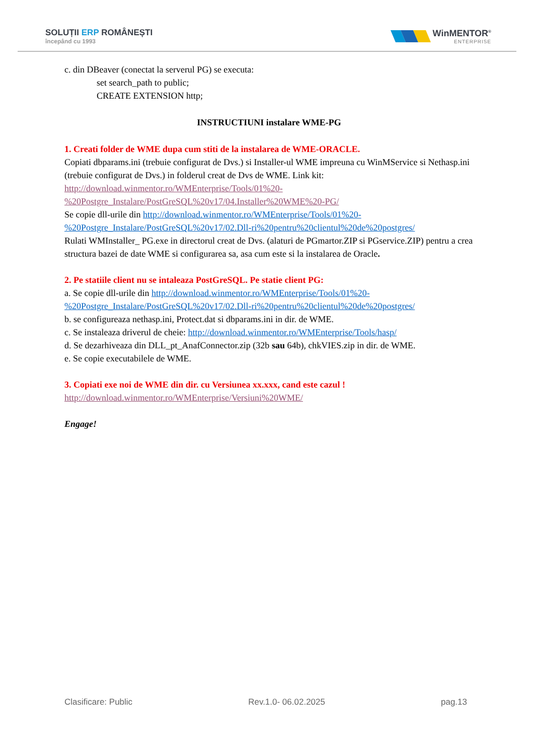SOLUȚII ERP ROMÂNEȘTI
începând cu 1993
WinMENTOR<sup>®</sup>
ENTERPRISE
c. din DBeaver (conectat la serverul PG) se executa:
set search_path to public;
CREATE EXTENSION http;
INSTRUCTIUNI instalare WME-PG
1. Creati folder de WME dupa cum stiti de la instalarea de WME-ORACLE.
Copiati dbparams.ini (trebuie configurat de Dvs.) si Installer-ul WME impreuna cu WinMService si Nethasp.ini (trebuie configurat de Dvs.) in folderul creat de Dvs de WME. Link kit: http://download.winmentor.ro/WMEnterprise/Tools/01%20-%20Postgre_Instalare/PostGreSQL%20v17/04.Installer%20WME%20-PG/
Se copie dll-urile din http://download.winmentor.ro/WMEnterprise/Tools/01%20-%20Postgre_Instalare/PostGreSQL%20v17/02.Dll-ri%20pentru%20clientul%20de%20postgres/
Rulati WMInstaller_ PG.exe in directorul creat de Dvs. (alaturi de PGmartor.ZIP si PGservice.ZIP) pentru a crea structura bazei de date WME si configurarea sa, asa cum este si la instalarea de Oracle.
2. Pe statiile client nu se intaleaza PostGreSQL. Pe statie client PG:
a. Se copie dll-urile din http://download.winmentor.ro/WMEnterprise/Tools/01%20-%20Postgre_Instalare/PostGreSQL%20v17/02.Dll-ri%20pentru%20clientul%20de%20postgres/
b. se configureaza nethasp.ini, Protect.dat si dbparams.ini in dir. de WME.
c. Se instaleaza driverul de cheie: http://download.winmentor.ro/WMEnterprise/Tools/hasp/
d. Se dezarhiveaza din DLL_pt_AnafConnector.zip (32b sau 64b), chkVIES.zip in dir. de WME.
e. Se copie executabilele de WME.
3. Copiati exe noi de WME din dir. cu Versiunea xx.xxx, cand este cazul !
http://download.winmentor.ro/WMEnterprise/Versiuni%20WME/
Engage!
Clasificare: Public Rev.1.0- 06.02.2025 pag.13